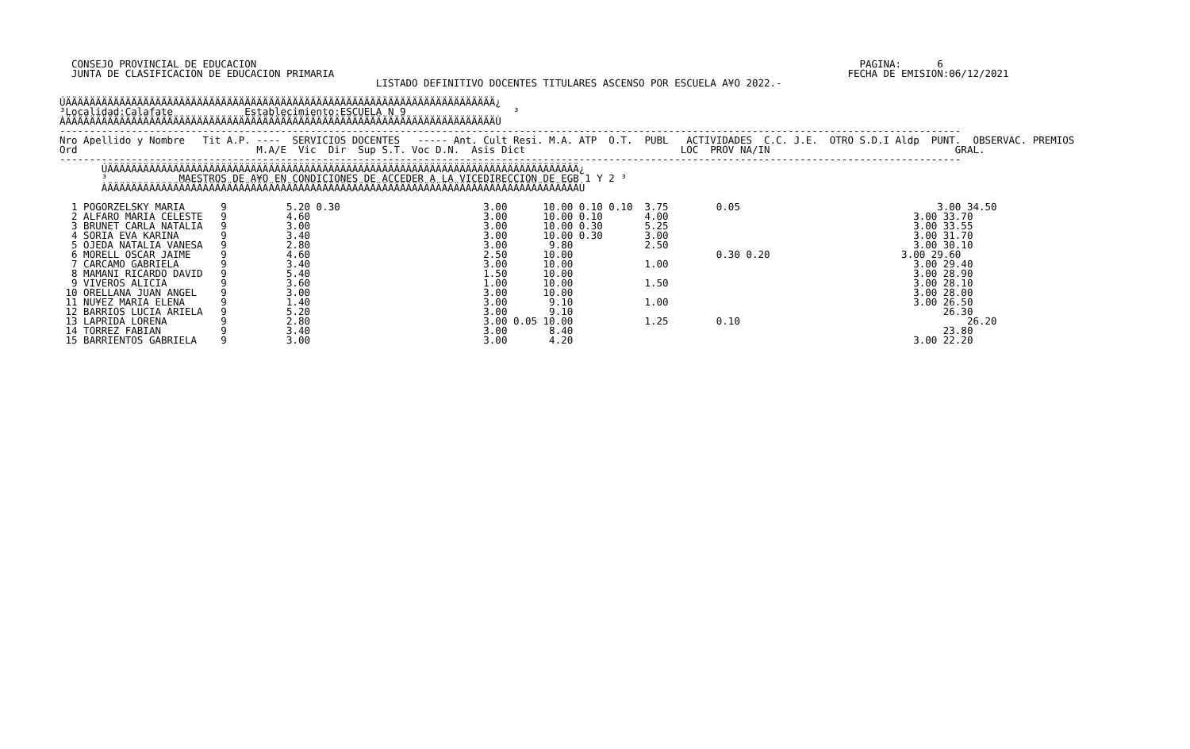CONSEJO PROVINCIAL DE EDUCACION                                                                                                     PAGINA:      6
  JUNTA DE CLASIFICACION DE EDUCACION PRIMARIA                                                                                      FECHA DE EMISION:06/12/2021
                                                     LISTADO DEFINITIVO DOCENTES TITULARES ASCENSO POR ESCUELA A¥O 2022.-

ÚÄÄÄÄÄÄÄÄÄÄÄÄÄÄÄÄÄÄÄÄÄÄÄÄÄÄÄÄÄÄÄÄÄÄÄÄÄÄÄÄÄÄÄÄÄÄÄÄÄÄÄÄÄÄÄÄÄÄÄÄÄÄÄÄÄÄÄÄÄÄÄÄ¿
³Localidad:Calafate            Establecimiento:ESCUELA N 9                  ³
ÀÄÄÄÄÄÄÄÄÄÄÄÄÄÄÄÄÄÄÄÄÄÄÄÄÄÄÄÄÄÄÄÄÄÄÄÄÄÄÄÄÄÄÄÄÄÄÄÄÄÄÄÄÄÄÄÄÄÄÄÄÄÄÄÄÄÄÄÄÄÄÄÄÙ
-------------------------------------------------------------------------------------------------------------------------------------------------------
Nro Apellido y Nombre   Tit A.P. ----  SERVICIOS DOCENTES   ----- Ant. Cult Resi. M.A. ATP  O.T.  PUBL   ACTIVIDADES  C.C. J.E.  OTRO S.D.I Aldp  PUNT.  OBSERVAC. PREMIOS
Ord                              M.A/E  Vic  Dir  Sup S.T. Voc D.N.  Asis Dict                          LOC  PROV NA/IN                               GRAL.
-------------------------------------------------------------------------------------------------------------------------------------------------------
       ÚÄÄÄÄÄÄÄÄÄÄÄÄÄÄÄÄÄÄÄÄÄÄÄÄÄÄÄÄÄÄÄÄÄÄÄÄÄÄÄÄÄÄÄÄÄÄÄÄÄÄÄÄÄÄÄÄÄÄÄÄÄÄÄÄÄÄÄÄÄÄÄÄÄÄÄÄÄÄÄ¿
       ³            MAESTROS DE A¥O EN CONDICIONES DE ACCEDER A LA VICEDIRECCION DE EGB 1 Y 2 ³
       ÀÄÄÄÄÄÄÄÄÄÄÄÄÄÄÄÄÄÄÄÄÄÄÄÄÄÄÄÄÄÄÄÄÄÄÄÄÄÄÄÄÄÄÄÄÄÄÄÄÄÄÄÄÄÄÄÄÄÄÄÄÄÄÄÄÄÄÄÄÄÄÄÄÄÄÄÄÄÄÄÙ

  1 POGORZELSKY MARIA      9          5.20 0.30                        3.00      10.00 0.10 0.10  3.75        0.05                                 3.00 34.50
  2 ALFARO MARIA CELESTE   9          4.60                             3.00      10.00 0.10       4.00                                         3.00 33.70
  3 BRUNET CARLA NATALIA   9          3.00                             3.00      10.00 0.30       5.25                                         3.00 33.55
  4 SORIA EVA KARINA       9          3.40                             3.00      10.00 0.30       3.00                                         3.00 31.70
  5 OJEDA NATALIA VANESA   9          2.80                             3.00       9.80            2.50                                         3.00 30.10
  6 MORELL OSCAR JAIME     9          4.60                             2.50      10.00                        0.30 0.20                      3.00 29.60
  7 CARCAMO GABRIELA       9          3.40                             3.00      10.00            1.00                                         3.00 29.40
  8 MAMANI RICARDO DAVID   9          5.40                             1.50      10.00                                                         3.00 28.90
  9 VIVEROS ALICIA         9          3.60                             1.00      10.00            1.50                                         3.00 28.10
 10 ORELLANA JUAN ANGEL    9          3.00                             3.00      10.00                                                         3.00 28.00
 11 NU¥EZ MARIA ELENA      9          1.40                             3.00       9.10            1.00                                         3.00 26.50
 12 BARRIOS LUCIA ARIELA   9          5.20                             3.00       9.10                                                              26.30
 13 LAPRIDA LORENA         9          2.80                             3.00 0.05 10.00            1.25        0.10                                      26.20
 14 TORREZ FABIAN          9          3.40                             3.00       8.40                                                              23.80
 15 BARRIENTOS GABRIELA    9          3.00                             3.00       4.20                                                         3.00 22.20